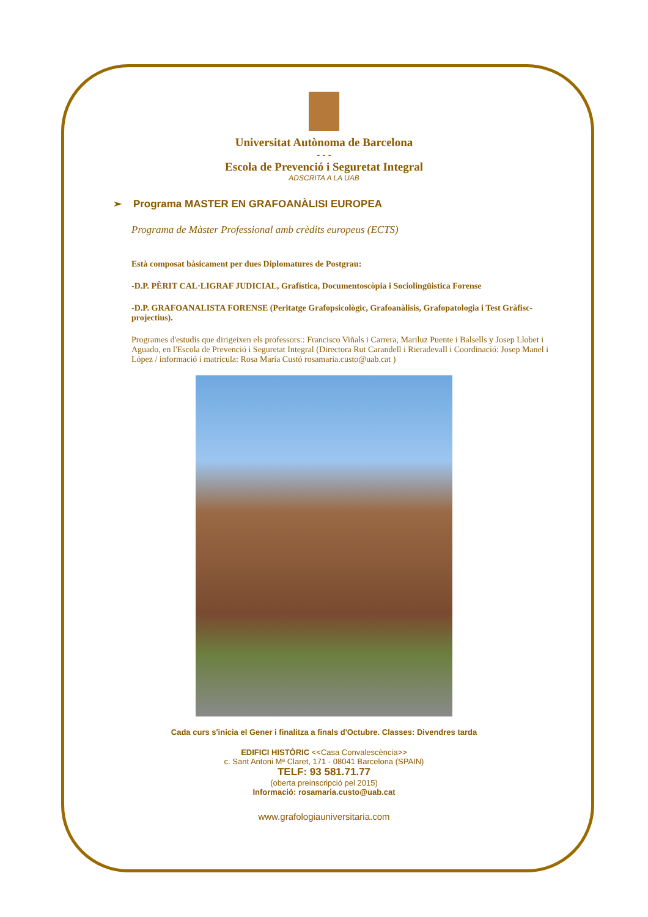Universitat Autònoma de Barcelona
- - -
Escola de Prevenció i Seguretat Integral
ADSCRITA A LA UAB
➢ Programa MASTER EN GRAFOANÀLISI EUROPEA
Programa de Màster Professional amb crèdits europeus (ECTS)
Està composat bàsicament per dues Diplomatures de Postgrau:
-D.P. PÈRIT CAL·LIGRAF JUDICIAL, Grafística, Documentoscòpia i Sociolingüistica Forense
-D.P. GRAFOANALISTA FORENSE (Peritatge Grafopsicològic, Grafoanàlisis, Grafopatologia i Test Gràfisc-projectius).
Programes d'estudis que dirigeixen els professors:: Francisco Viñals i Carrera, Mariluz Puente i Balsells y Josep Llobet i Aguado, en l'Escola de Prevenció i Seguretat Integral (Directora Rut Carandell i Rieradevall i Coordinació: Josep Manel i López / informació i matrícula: Rosa Maria Custó rosamaria.custo@uab.cat )
Cada curs s'inicia el Gener i finalitza a finals d'Octubre. Classes: Divendres tarda
EDIFICI HISTÒRIC <<Casa Convalescència>>
c. Sant Antoni Mª Claret, 171 - 08041 Barcelona (SPAIN)
TELF: 93 581.71.77
(oberta preinscripció pel 2015)
Informació: rosamaria.custo@uab.cat
www.grafologiauniversitaria.com